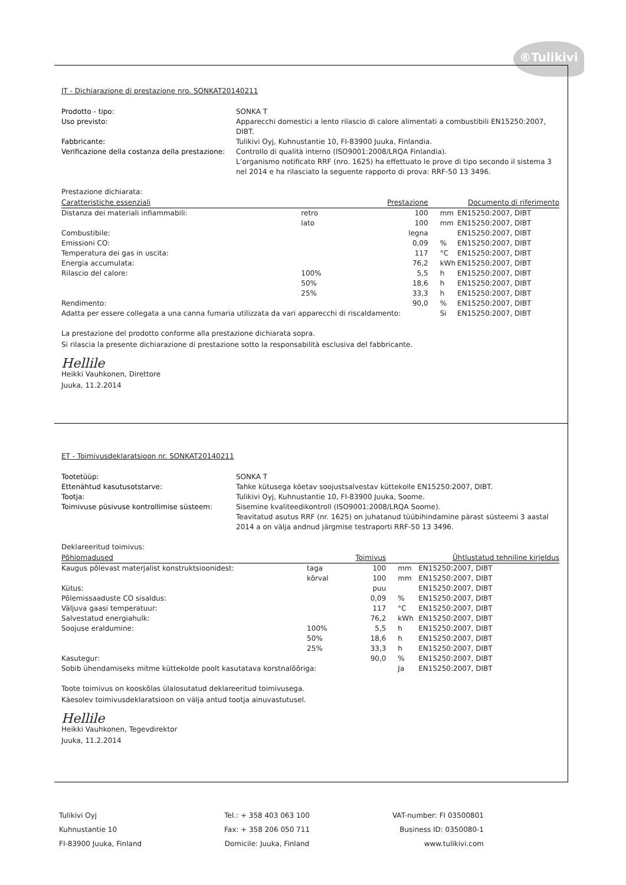®Tulikivi
IT - Dichiarazione di prestazione nro. SONKAT20140211
Prodotto - tipo: SONKA T Uso previsto: Apparecchi domestici a lento rilascio di calore alimentati a combustibili EN15250:2007, DIBT. Fabbricante: Tulikivi Oyj, Kuhnustantie 10, FI-83900 Juuka, Finlandia. Verificazione della costanza della prestazione: Controllo di qualità interno (ISO9001:2008/LRQA Finlandia).
L’organismo notificato RRF (nro. 1625) ha effettuato le prove di tipo secondo il sistema 3 nel 2014 e ha rilasciato la seguente rapporto di prova: RRF-50 13 3496.
Prestazione dichiarata:
| Caratteristiche essenziali | | Prestazione | | Documento di riferimento |
| --- | --- | --- | --- | --- |
| Distanza dei materiali infiammabili: | retro | 100 | mm | EN15250:2007, DIBT |
| | lato | 100 | mm | EN15250:2007, DIBT |
| Combustibile: | | legna | | EN15250:2007, DIBT |
| Emissioni CO: | | 0,09 | % | EN15250:2007, DIBT |
| Temperatura dei gas in uscita: | | 117 | °C | EN15250:2007, DIBT |
| Energia accumulata: | | 76,2 | kWh | EN15250:2007, DIBT |
| Rilascio del calore: | 100% | 5,5 | h | EN15250:2007, DIBT |
| | 50% | 18,6 | h | EN15250:2007, DIBT |
| | 25% | 33,3 | h | EN15250:2007, DIBT |
| Rendimento: | | 90,0 | % | EN15250:2007, DIBT |
| Adatta per essere collegata a una canna fumaria utilizzata da vari apparecchi di riscaldamento: | | | Si | EN15250:2007, DIBT |
La prestazione del prodotto conforme alla prestazione dichiarata sopra.
Si rilascia la presente dichiarazione di prestazione sotto la responsabilità esclusiva del fabbricante.
Hellile
Heikki Vauhkonen, Direttore
Juuka, 11.2.2014
ET - Toimivusdeklaratsioon nr. SONKAT20140211
Tootetüüp: SONKA T Ettenähtud kasutusotstarve: Tahke kütusega köetav soojustsalvestav küttekolle EN15250:2007, DIBT. Tootja: Tulikivi Oyj, Kuhnustantie 10, FI-83900 Juuka, Soome. Toimivuse püsivuse kontrollimise süsteem: Sisemine kvaliteedikontroll (ISO9001:2008/LRQA Soome).
Teavitatud asutus RRF (nr. 1625) on juhatanud tüübihindamine pärast süsteemi 3 aastal 2014 a on välja andnud järgmise testraporti RRF-50 13 3496.
Deklareeritud toimivus:
| Põhiomadused | | Toimivus | | Ühtlustatud tehniline kirjeldus |
| --- | --- | --- | --- | --- |
| Kaugus põlevast materjalist konstruktsioonidest: | taga | 100 | mm | EN15250:2007, DIBT |
| | kõrval | 100 | mm | EN15250:2007, DIBT |
| Kütus: | | puu | | EN15250:2007, DIBT |
| Põlemissaaduste CO sisaldus: | | 0,09 | % | EN15250:2007, DIBT |
| Väljuva gaasi temperatuur: | | 117 | °C | EN15250:2007, DIBT |
| Salvestatud energiahulk: | | 76,2 | kWh | EN15250:2007, DIBT |
| Soojuse eraldumine: | 100% | 5,5 | h | EN15250:2007, DIBT |
| | 50% | 18,6 | h | EN15250:2007, DIBT |
| | 25% | 33,3 | h | EN15250:2007, DIBT |
| Kasutegur: | | 90,0 | % | EN15250:2007, DIBT |
| Sobib ühendamiseks mitme küttekolde poolt kasutatava korstnalõõriga: | | | Ja | EN15250:2007, DIBT |
Toote toimivus on kooskõlas ülalosutatud deklareeritud toimivusega.
Käesolev toimivusdeklaratsioon on välja antud tootja ainuvastutusel.
Hellile
Heikki Vauhkonen, Tegevdirektor
Juuka, 11.2.2014
Tulikivi Oyj
Kuhnustantie 10
FI-83900 Juuka, Finland
Tel.: + 358 403 063 100
Fax: + 358 206 050 711
Domicile: Juuka, Finland
VAT-number: FI 03500801
Business ID: 0350080-1
www.tulikivi.com